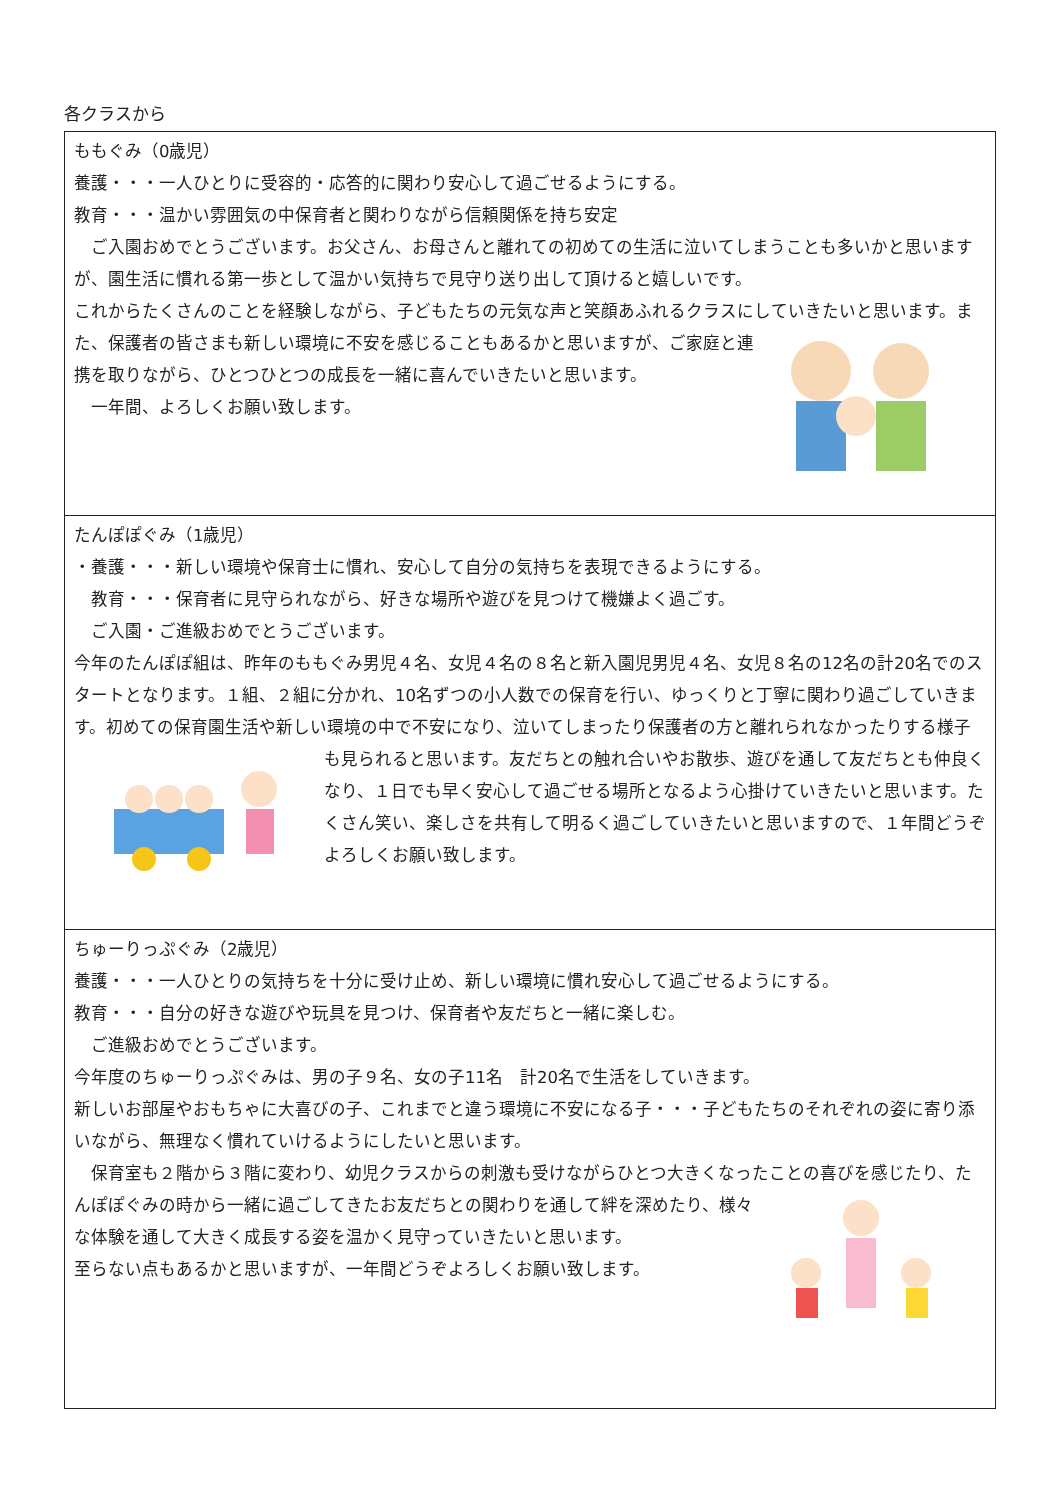各クラスから
| ももぐみ（0歳児） 養護・・・一人ひとりに受容的・応答的に関わり安心して過ごせるようにする。 教育・・・温かい雰囲気の中保育者と関わりながら信頼関係を持ち安定 ご入園おめでとうございます。お父さん、お母さんと離れての初めての生活に泣いてしまうことも多いかと思いますが、園生活に慣れる第一歩として温かい気持ちで見守り送り出して頂けると嬉しいです。 これからたくさんのことを経験しながら、子どもたちの元気な声と笑顔あふれるクラスにしていきたいと思います。 また、保護者の皆さまも新しい環境に不安を感じることもあるかと思いますが、ご家庭と連携を取りながら、ひとつひとつの成長を一緒に喜んでいきたいと思います。 一年間、よろしくお願い致します。 |
| たんぽぽぐみ（1歳児） ・養護・・・新しい環境や保育士に慣れ、安心して自分の気持ちを表現できるようにする。 教育・・・保育者に見守られながら、好きな場所や遊びを見つけて機嫌よく過ごす。 ご入園・ご進級おめでとうございます。 今年のたんぽぽ組は、昨年のももぐみ男児４名、女児４名の８名と新入園児男児４名、女児８名の12名の計20名でのスタートとなります。１組、２組に分かれ、10名ずつの小人数での保育を行い、ゆっくりと丁寧に関わり過ごしていきます。初めての保育園生活や新しい環境の中で不安になり、泣いてしまったり保護者の方と離れられなかったりする様子も見られると思います。友だちとの触れ合いやお散歩、遊びを通して友だ ちとも仲良くなり、１日でも早く安心して過ごせる場所となるよう心掛けていきたいと思います。たくさん笑い、楽しさを共有して明るく過ごしていきたいと思いますので、１年間どうぞよろしくお願い致します。 |
| ちゅーりっぷぐみ（2歳児） 養護・・・一人ひとりの気持ちを十分に受け止め、新しい環境に慣れ安心して過ごせるようにする。 教育・・・自分の好きな遊びや玩具を見つけ、保育者や友だちと一緒に楽しむ。 ご進級おめでとうございます。 今年度のちゅーりっぷぐみは、男の子９名、女の子11名 計20名で生活をしていきます。 新しいお部屋やおもちゃに大喜びの子、これまでと違う環境に不安になる子・・・子どもたちのそれぞれの姿に寄り添いながら、無理なく慣れていけるようにしたいと思います。 保育室も２階から３階に変わり、幼児クラスからの刺激も受けながらひとつ大きくなったことの喜びを感じたり、 たんぽぽぐみの時から一緒に過ごしてきたお友だちとの関わりを通して絆を深めたり、様々な体験を通して大きく成長する姿を温かく見守っていきたいと思います。 至らない点もあるかと思いますが、一年間どうぞよろしくお願い致します。 |